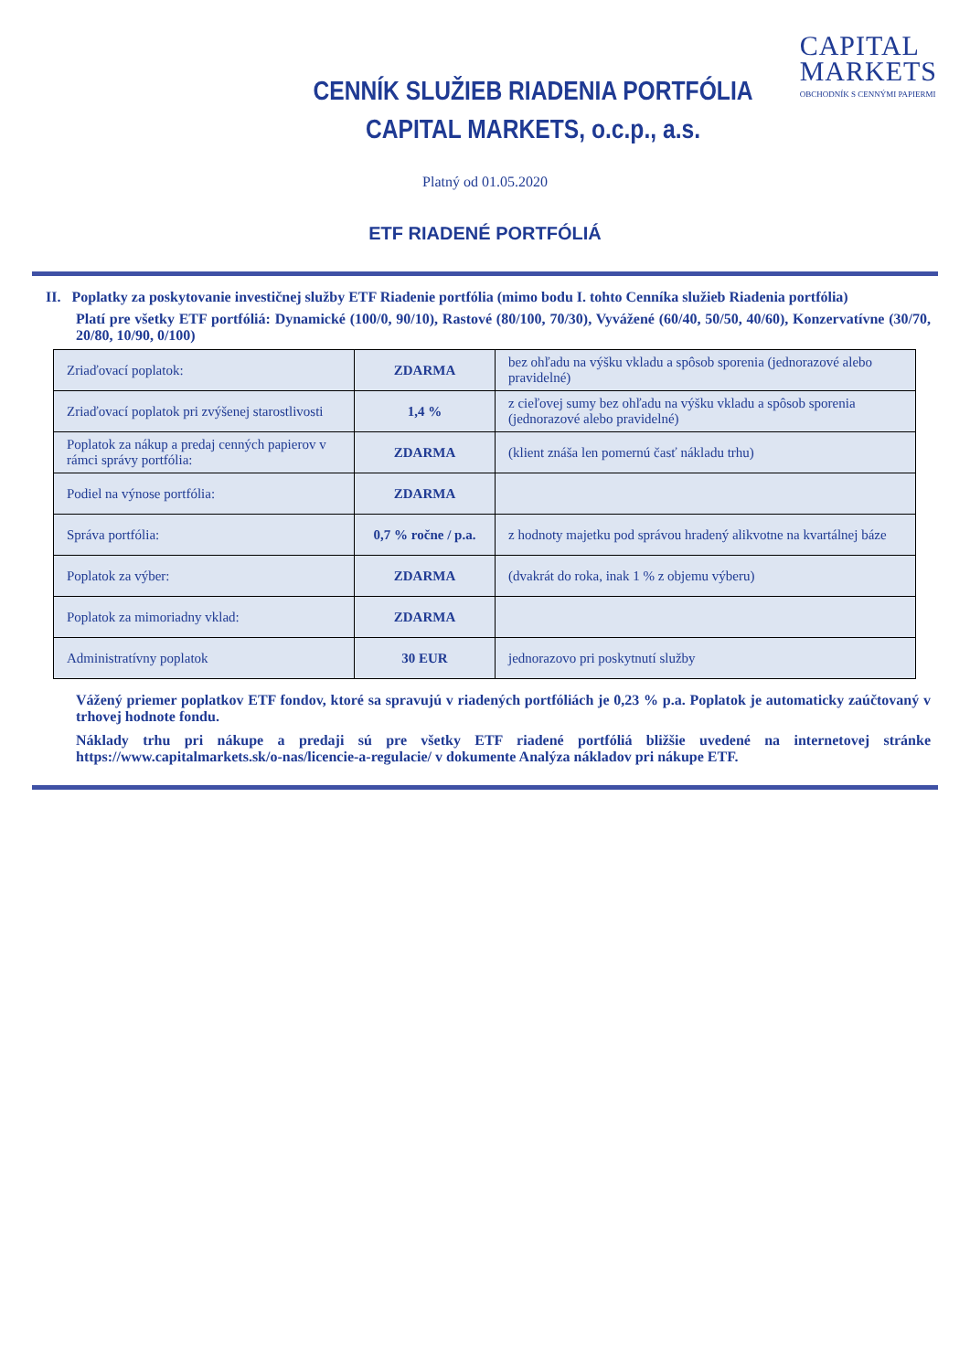CAPITAL
MARKETS
OBCHODNÍK S CENNÝMI PAPIERMI
CENNÍK SLUŽIEB RIADENIA PORTFÓLIA
CAPITAL MARKETS, o.c.p., a.s.
Platný od 01.05.2020
ETF RIADENÉ PORTFÓLIÁ
II. Poplatky za poskytovanie investičnej služby ETF Riadenie portfólia (mimo bodu I. tohto Cenníka služieb Riadenia portfólia)
Platí pre všetky ETF portfóliá: Dynamické (100/0, 90/10), Rastové (80/100, 70/30), Vyvážené (60/40, 50/50, 40/60), Konzervatívne (30/70, 20/80, 10/90, 0/100)
| Zriaďovací poplatok: | ZDARMA | bez ohľadu na výšku vkladu a spôsob sporenia (jednorazové alebo pravidelné) |
| Zriaďovací poplatok pri zvýšenej starostlivosti | 1,4 % | z cieľovej sumy bez ohľadu na výšku vkladu a spôsob sporenia (jednorazové alebo pravidelné) |
| Poplatok za nákup a predaj cenných papierov v rámci správy portfólia: | ZDARMA | (klient znáša len pomernú časť nákladu trhu) |
| Podiel na výnose portfólia: | ZDARMA | |
| Správa portfólia: | 0,7 % ročne / p.a. | z hodnoty majetku pod správou hradený alikvotne na kvartálnej báze |
| Poplatok za výber: | ZDARMA | (dvakrát do roka, inak 1 % z objemu výberu) |
| Poplatok za mimoriadny vklad: | ZDARMA | |
| Administratívny poplatok | 30 EUR | jednorazovo pri poskytnutí služby |
Vážený priemer poplatkov ETF fondov, ktoré sa spravujú v riadených portfóliách je 0,23 % p.a. Poplatok je automaticky zaúčtovaný v trhovej hodnote fondu.
Náklady trhu pri nákupe a predaji sú pre všetky ETF riadené portfóliá bližšie uvedené na internetovej stránke https://www.capitalmarkets.sk/o-nas/licencie-a-regulacie/ v dokumente Analýza nákladov pri nákupe ETF.